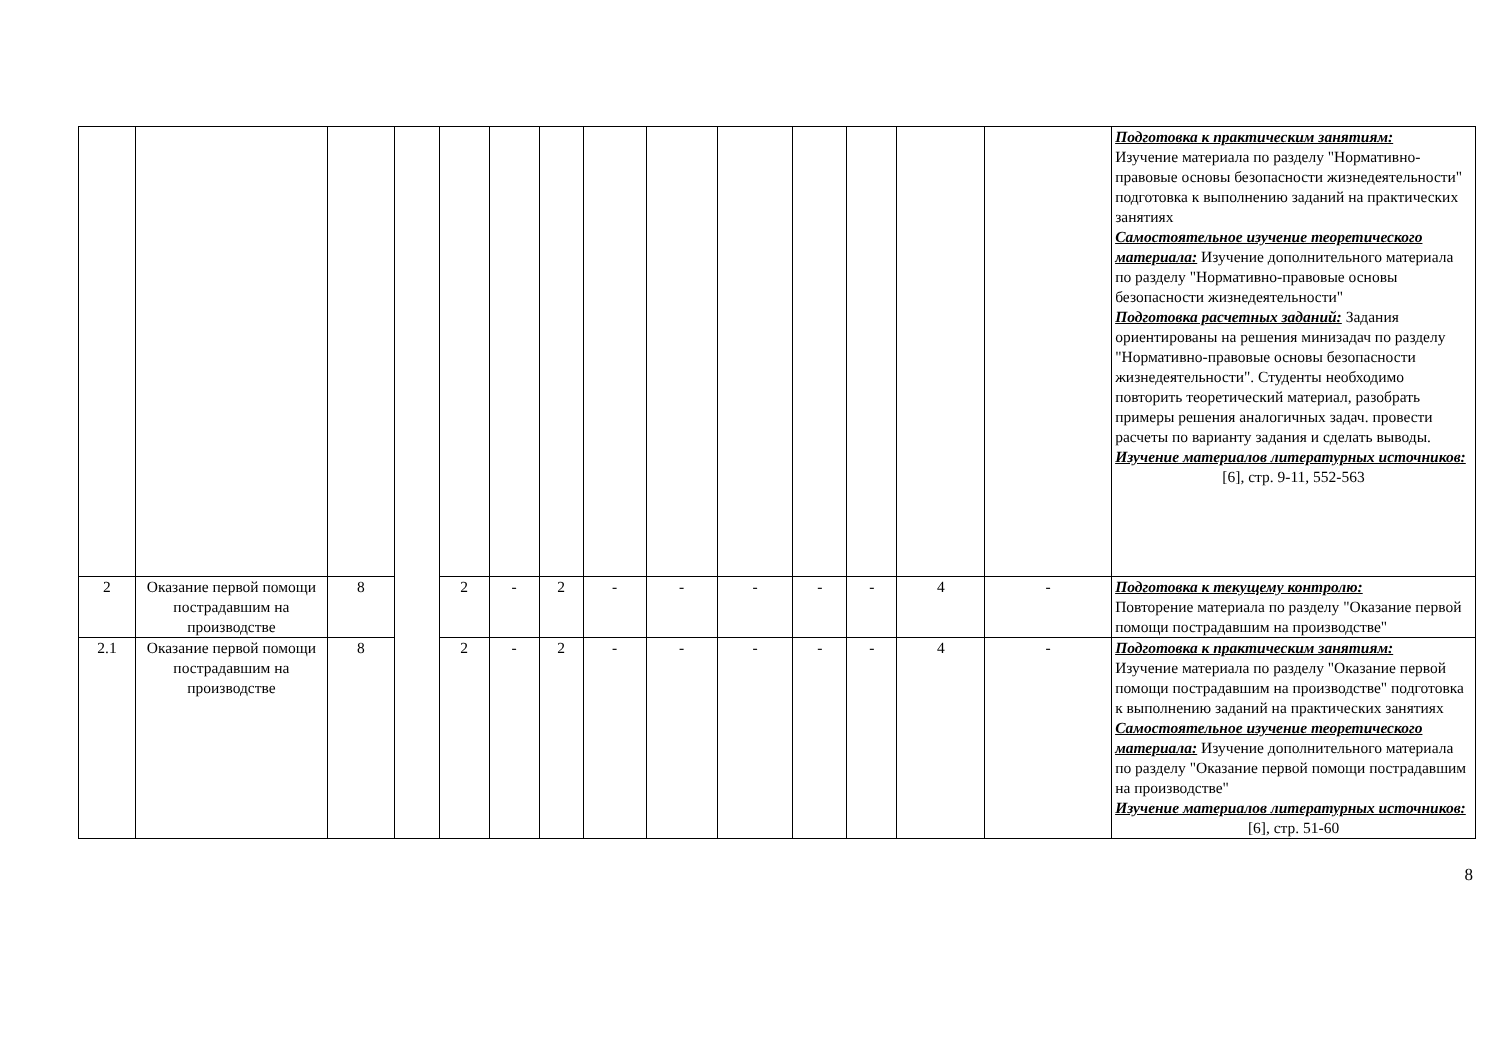| | | | | | | | | | | | | | | Подготовка к практическим занятиям: Изучение материала по разделу "Нормативно-правовые основы безопасности жизнедеятельности" подготовка к выполнению заданий на практических занятиях Самостоятельное изучение теоретического материала: Изучение дополнительного материала по разделу "Нормативно-правовые основы безопасности жизнедеятельности" Подготовка расчетных заданий: Задания ориентированы на решения минизадач по разделу "Нормативно-правовые основы безопасности жизнедеятельности". Студенты необходимо повторить теоретический материал, разобрать примеры решения аналогичных задач. провести расчеты по варианту задания и сделать выводы. Изучение материалов литературных источников: [6], стр. 9-11, 552-563 |
| 2 | Оказание первой помощи пострадавшим на производстве | 8 | | 2 | - | 2 | - | - | - | - | - | 4 | - | Подготовка к текущему контролю: Повторение материала по разделу "Оказание первой помощи пострадавшим на производстве" |
| 2.1 | Оказание первой помощи пострадавшим на производстве | 8 | | 2 | - | 2 | - | - | - | - | - | 4 | - | Подготовка к практическим занятиям: Изучение материала по разделу "Оказание первой помощи пострадавшим на производстве" подготовка к выполнению заданий на практических занятиях Самостоятельное изучение теоретического материала: Изучение дополнительного материала по разделу "Оказание первой помощи пострадавшим на производстве" Изучение материалов литературных источников: [6], стр. 51-60 |
8